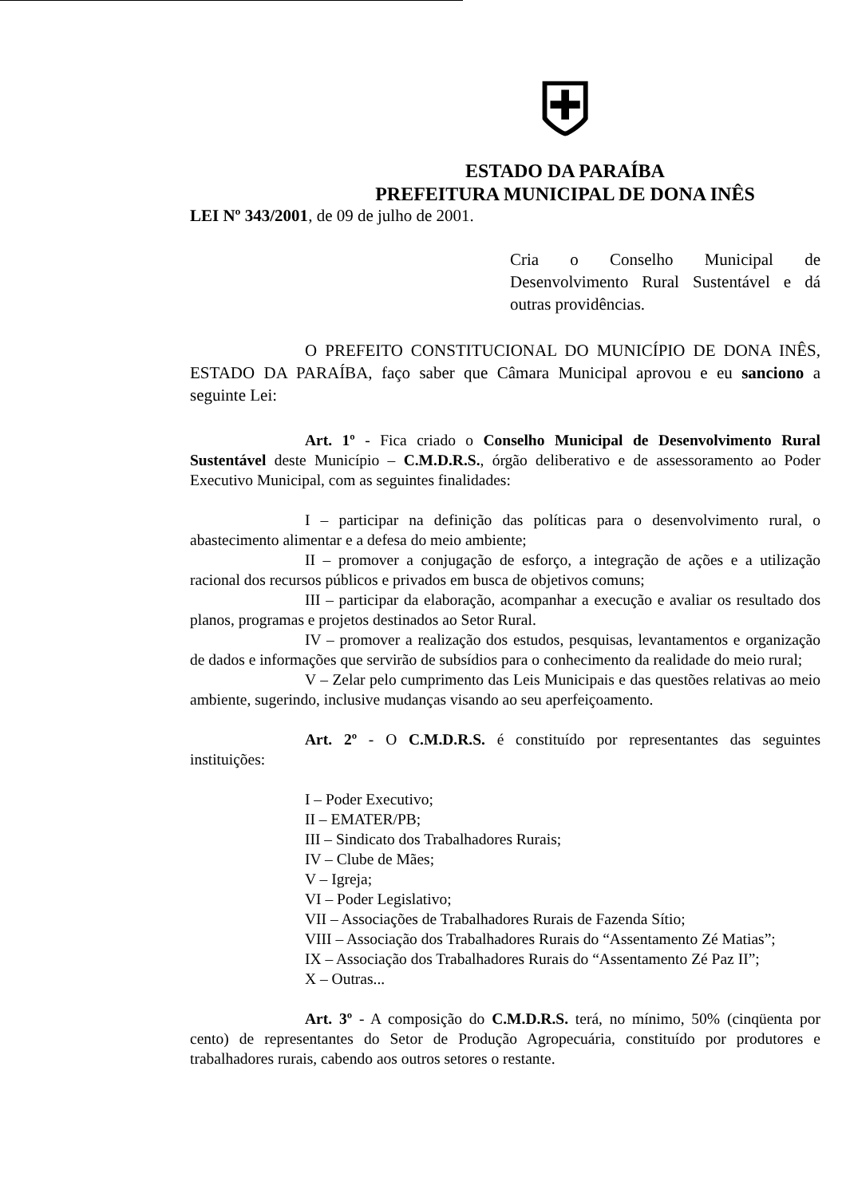⛨
ESTADO DA PARAÍBA
PREFEITURA MUNICIPAL DE DONA INÊS
LEI Nº 343/2001, de 09 de julho de 2001.
Cria o Conselho Municipal de Desenvolvimento Rural Sustentável e dá outras providências.
O PREFEITO CONSTITUCIONAL DO MUNICÍPIO DE DONA INÊS, ESTADO DA PARAÍBA, faço saber que Câmara Municipal aprovou e eu sanciono a seguinte Lei:
Art. 1º - Fica criado o Conselho Municipal de Desenvolvimento Rural Sustentável deste Município – C.M.D.R.S., órgão deliberativo e de assessoramento ao Poder Executivo Municipal, com as seguintes finalidades:
I – participar na definição das políticas para o desenvolvimento rural, o abastecimento alimentar e a defesa do meio ambiente;
II – promover a conjugação de esforço, a integração de ações e a utilização racional dos recursos públicos e privados em busca de objetivos comuns;
III – participar da elaboração, acompanhar a execução e avaliar os resultado dos planos, programas e projetos destinados ao Setor Rural.
IV – promover a realização dos estudos, pesquisas, levantamentos e organização de dados e informações que servirão de subsídios para o conhecimento da realidade do meio rural;
V – Zelar pelo cumprimento das Leis Municipais e das questões relativas ao meio ambiente, sugerindo, inclusive mudanças visando ao seu aperfeiçoamento.
Art. 2º - O C.M.D.R.S. é constituído por representantes das seguintes instituições:
I – Poder Executivo;
II – EMATER/PB;
III – Sindicato dos Trabalhadores Rurais;
IV – Clube de Mães;
V – Igreja;
VI – Poder Legislativo;
VII – Associações de Trabalhadores Rurais de Fazenda Sítio;
VIII – Associação dos Trabalhadores Rurais do “Assentamento Zé Matias”;
IX – Associação dos Trabalhadores Rurais do “Assentamento Zé Paz II”;
X – Outras...
Art. 3º - A composição do C.M.D.R.S. terá, no mínimo, 50% (cinqüenta por cento) de representantes do Setor de Produção Agropecuária, constituído por produtores e trabalhadores rurais, cabendo aos outros setores o restante.